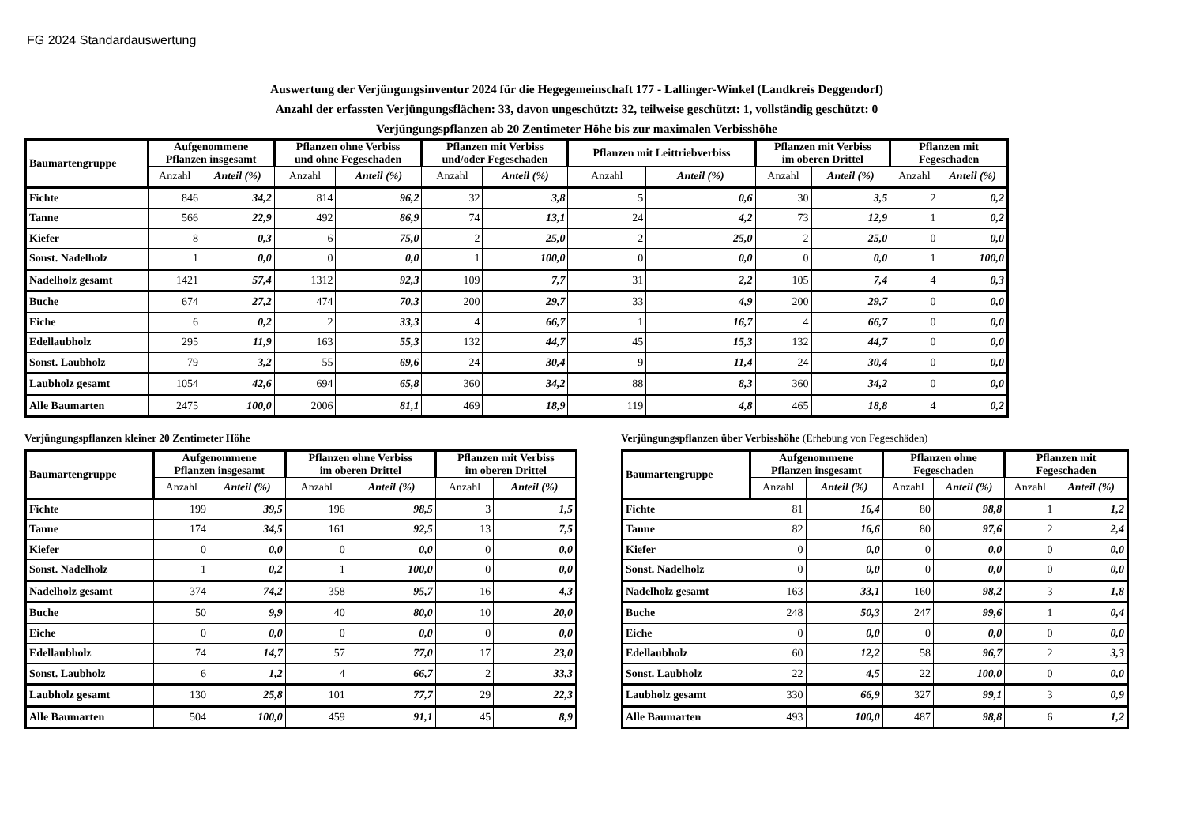FG 2024 Standardauswertung
Auswertung der Verjüngungsinventur 2024 für die Hegegemeinschaft 177 - Lallinger-Winkel (Landkreis Deggendorf)
Anzahl der erfassten Verjüngungsflächen: 33, davon ungeschützt: 32, teilweise geschützt: 1, vollständig geschützt: 0
Verjüngungspflanzen ab 20 Zentimeter Höhe bis zur maximalen Verbisshöhe
| Baumartengruppe | Aufgenommene Pflanzen insgesamt | | Pflanzen ohne Verbiss und ohne Fegeschaden | | Pflanzen mit Verbiss und/oder Fegeschaden | | Pflanzen mit Leittriebverbiss | | Pflanzen mit Verbiss im oberen Drittel | | Pflanzen mit Fegeschaden | |
| --- | --- | --- | --- | --- | --- | --- | --- | --- | --- | --- | --- | --- |
| | Anzahl | Anteil (%) | Anzahl | Anteil (%) | Anzahl | Anteil (%) | Anzahl | Anteil (%) | Anzahl | Anteil (%) | Anzahl | Anteil (%) |
| Fichte | 846 | 34,2 | 814 | 96,2 | 32 | 3,8 | 5 | 0,6 | 30 | 3,5 | 2 | 0,2 |
| Tanne | 566 | 22,9 | 492 | 86,9 | 74 | 13,1 | 24 | 4,2 | 73 | 12,9 | 1 | 0,2 |
| Kiefer | 8 | 0,3 | 6 | 75,0 | 2 | 25,0 | 2 | 25,0 | 2 | 25,0 | 0 | 0,0 |
| Sonst. Nadelholz | 1 | 0,0 | 0 | 0,0 | 1 | 100,0 | 0 | 0,0 | 0 | 0,0 | 1 | 100,0 |
| Nadelholz gesamt | 1421 | 57,4 | 1312 | 92,3 | 109 | 7,7 | 31 | 2,2 | 105 | 7,4 | 4 | 0,3 |
| Buche | 674 | 27,2 | 474 | 70,3 | 200 | 29,7 | 33 | 4,9 | 200 | 29,7 | 0 | 0,0 |
| Eiche | 6 | 0,2 | 2 | 33,3 | 4 | 66,7 | 1 | 16,7 | 4 | 66,7 | 0 | 0,0 |
| Edellaubholz | 295 | 11,9 | 163 | 55,3 | 132 | 44,7 | 45 | 15,3 | 132 | 44,7 | 0 | 0,0 |
| Sonst. Laubholz | 79 | 3,2 | 55 | 69,6 | 24 | 30,4 | 9 | 11,4 | 24 | 30,4 | 0 | 0,0 |
| Laubholz gesamt | 1054 | 42,6 | 694 | 65,8 | 360 | 34,2 | 88 | 8,3 | 360 | 34,2 | 0 | 0,0 |
| Alle Baumarten | 2475 | 100,0 | 2006 | 81,1 | 469 | 18,9 | 119 | 4,8 | 465 | 18,8 | 4 | 0,2 |
Verjüngungspflanzen kleiner 20 Zentimeter Höhe
| Baumartengruppe | Aufgenommene Pflanzen insgesamt | | Pflanzen ohne Verbiss im oberen Drittel | | Pflanzen mit Verbiss im oberen Drittel | |
| --- | --- | --- | --- | --- | --- | --- |
| | Anzahl | Anteil (%) | Anzahl | Anteil (%) | Anzahl | Anteil (%) |
| Fichte | 199 | 39,5 | 196 | 98,5 | 3 | 1,5 |
| Tanne | 174 | 34,5 | 161 | 92,5 | 13 | 7,5 |
| Kiefer | 0 | 0,0 | 0 | 0,0 | 0 | 0,0 |
| Sonst. Nadelholz | 1 | 0,2 | 1 | 100,0 | 0 | 0,0 |
| Nadelholz gesamt | 374 | 74,2 | 358 | 95,7 | 16 | 4,3 |
| Buche | 50 | 9,9 | 40 | 80,0 | 10 | 20,0 |
| Eiche | 0 | 0,0 | 0 | 0,0 | 0 | 0,0 |
| Edellaubholz | 74 | 14,7 | 57 | 77,0 | 17 | 23,0 |
| Sonst. Laubholz | 6 | 1,2 | 4 | 66,7 | 2 | 33,3 |
| Laubholz gesamt | 130 | 25,8 | 101 | 77,7 | 29 | 22,3 |
| Alle Baumarten | 504 | 100,0 | 459 | 91,1 | 45 | 8,9 |
Verjüngungspflanzen über Verbisshöhe (Erhebung von Fegeschäden)
| Baumartengruppe | Aufgenommene Pflanzen insgesamt | | Pflanzen ohne Fegeschaden | | Pflanzen mit Fegeschaden | |
| --- | --- | --- | --- | --- | --- | --- |
| | Anzahl | Anteil (%) | Anzahl | Anteil (%) | Anzahl | Anteil (%) |
| Fichte | 81 | 16,4 | 80 | 98,8 | 1 | 1,2 |
| Tanne | 82 | 16,6 | 80 | 97,6 | 2 | 2,4 |
| Kiefer | 0 | 0,0 | 0 | 0,0 | 0 | 0,0 |
| Sonst. Nadelholz | 0 | 0,0 | 0 | 0,0 | 0 | 0,0 |
| Nadelholz gesamt | 163 | 33,1 | 160 | 98,2 | 3 | 1,8 |
| Buche | 248 | 50,3 | 247 | 99,6 | 1 | 0,4 |
| Eiche | 0 | 0,0 | 0 | 0,0 | 0 | 0,0 |
| Edellaubholz | 60 | 12,2 | 58 | 96,7 | 2 | 3,3 |
| Sonst. Laubholz | 22 | 4,5 | 22 | 100,0 | 0 | 0,0 |
| Laubholz gesamt | 330 | 66,9 | 327 | 99,1 | 3 | 0,9 |
| Alle Baumarten | 493 | 100,0 | 487 | 98,8 | 6 | 1,2 |